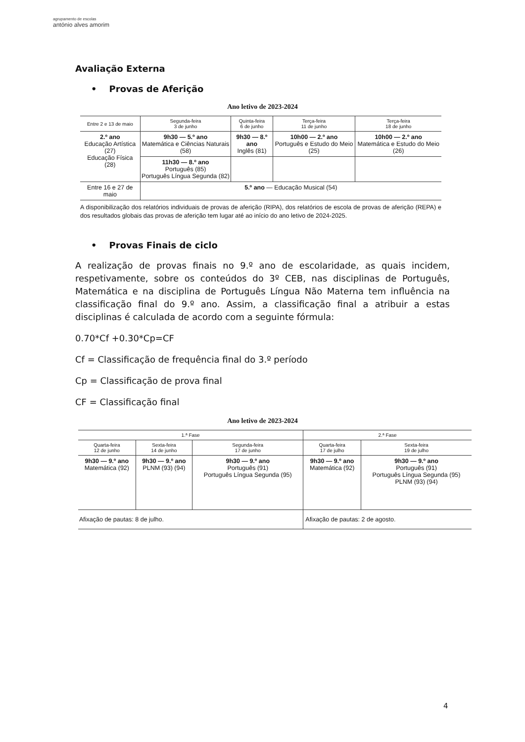agrupamento de escolas
antónio alves amorim
Avaliação Externa
• Provas de Aferição
Ano letivo de 2023-2024
| Entre 2 e 13 de maio | Segunda-feira 3 de junho | Quinta-feira 6 de junho | Terça-feira 11 de junho | Terça-feira 18 de junho |
| --- | --- | --- | --- | --- |
| 2.º ano Educação Artística (27) Educação Física (28) | 9h30 — 5.º ano Matemática e Ciências Naturais (58) | 9h30 — 8.º ano Inglês (81) | 10h00 — 2.º ano Português e Estudo do Meio (25) | 10h00 — 2.º ano Matemática e Estudo do Meio (26) |
| | 11h30 — 8.º ano Português (85) Português Língua Segunda (82) | | | |
| Entre 16 e 27 de maio | 5.º ano — Educação Musical (54) | | | |
A disponibilização dos relatórios individuais de provas de aferição (RIPA), dos relatórios de escola de provas de aferição (REPA) e dos resultados globais das provas de aferição tem lugar até ao início do ano letivo de 2024-2025.
• Provas Finais de ciclo
A realização de provas finais no 9.º ano de escolaridade, as quais incidem, respetivamente, sobre os conteúdos do 3º CEB, nas disciplinas de Português, Matemática e na disciplina de Português Língua Não Materna tem influência na classificação final do 9.º ano. Assim, a classificação final a atribuir a estas disciplinas é calculada de acordo com a seguinte fórmula:
0.70*Cf +0.30*Cp=CF
Cf = Classificação de frequência final do 3.º período
Cp = Classificação de prova final
CF = Classificação final
Ano letivo de 2023-2024
| 1.ª Fase | | | 2.ª Fase | |
| --- | --- | --- | --- | --- |
| Quarta-feira 12 de junho | Sexta-feira 14 de junho | Segunda-feira 17 de junho | Quarta-feira 17 de julho | Sexta-feira 19 de julho |
| 9h30 — 9.º ano Matemática (92) | 9h30 — 9.º ano PLNM (93) (94) | 9h30 — 9.º ano Português (91) Português Língua Segunda (95) | 9h30 — 9.º ano Matemática (92) | 9h30 — 9.º ano Português (91) Português Língua Segunda (95) PLNM (93) (94) |
| Afixação de pautas: 8 de julho. | | | Afixação de pautas: 2 de agosto. | |
4